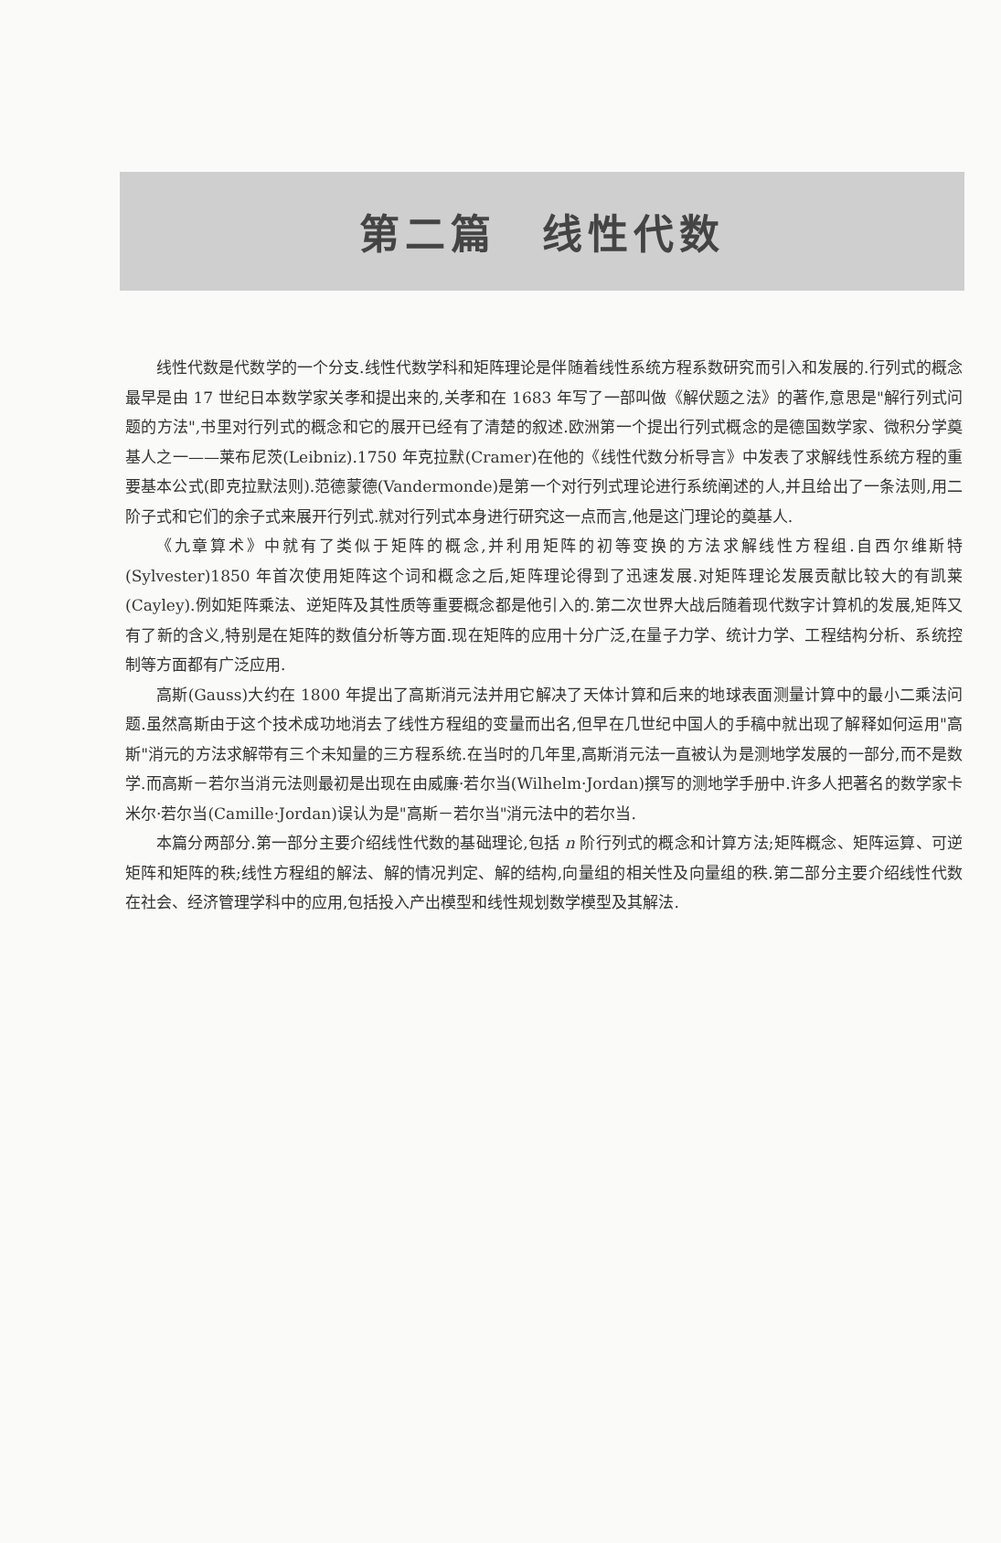第二篇　线性代数
线性代数是代数学的一个分支.线性代数学科和矩阵理论是伴随着线性系统方程系数研究而引入和发展的.行列式的概念最早是由 17 世纪日本数学家关孝和提出来的,关孝和在 1683 年写了一部叫做《解伏题之法》的著作,意思是"解行列式问题的方法",书里对行列式的概念和它的展开已经有了清楚的叙述.欧洲第一个提出行列式概念的是德国数学家、微积分学奠基人之一——莱布尼茨(Leibniz).1750 年克拉默(Cramer)在他的《线性代数分析导言》中发表了求解线性系统方程的重要基本公式(即克拉默法则).范德蒙德(Vandermonde)是第一个对行列式理论进行系统阐述的人,并且给出了一条法则,用二阶子式和它们的余子式来展开行列式.就对行列式本身进行研究这一点而言,他是这门理论的奠基人.
《九章算术》中就有了类似于矩阵的概念,并利用矩阵的初等变换的方法求解线性方程组.自西尔维斯特(Sylvester)1850 年首次使用矩阵这个词和概念之后,矩阵理论得到了迅速发展.对矩阵理论发展贡献比较大的有凯莱(Cayley).例如矩阵乘法、逆矩阵及其性质等重要概念都是他引入的.第二次世界大战后随着现代数字计算机的发展,矩阵又有了新的含义,特别是在矩阵的数值分析等方面.现在矩阵的应用十分广泛,在量子力学、统计力学、工程结构分析、系统控制等方面都有广泛应用.
高斯(Gauss)大约在 1800 年提出了高斯消元法并用它解决了天体计算和后来的地球表面测量计算中的最小二乘法问题.虽然高斯由于这个技术成功地消去了线性方程组的变量而出名,但早在几世纪中国人的手稿中就出现了解释如何运用"高斯"消元的方法求解带有三个未知量的三方程系统.在当时的几年里,高斯消元法一直被认为是测地学发展的一部分,而不是数学.而高斯－若尔当消元法则最初是出现在由威廉·若尔当(Wilhelm·Jordan)撰写的测地学手册中.许多人把著名的数学家卡米尔·若尔当(Camille·Jordan)误认为是"高斯－若尔当"消元法中的若尔当.
本篇分两部分.第一部分主要介绍线性代数的基础理论,包括 n 阶行列式的概念和计算方法;矩阵概念、矩阵运算、可逆矩阵和矩阵的秩;线性方程组的解法、解的情况判定、解的结构,向量组的相关性及向量组的秩.第二部分主要介绍线性代数在社会、经济管理学科中的应用,包括投入产出模型和线性规划数学模型及其解法.